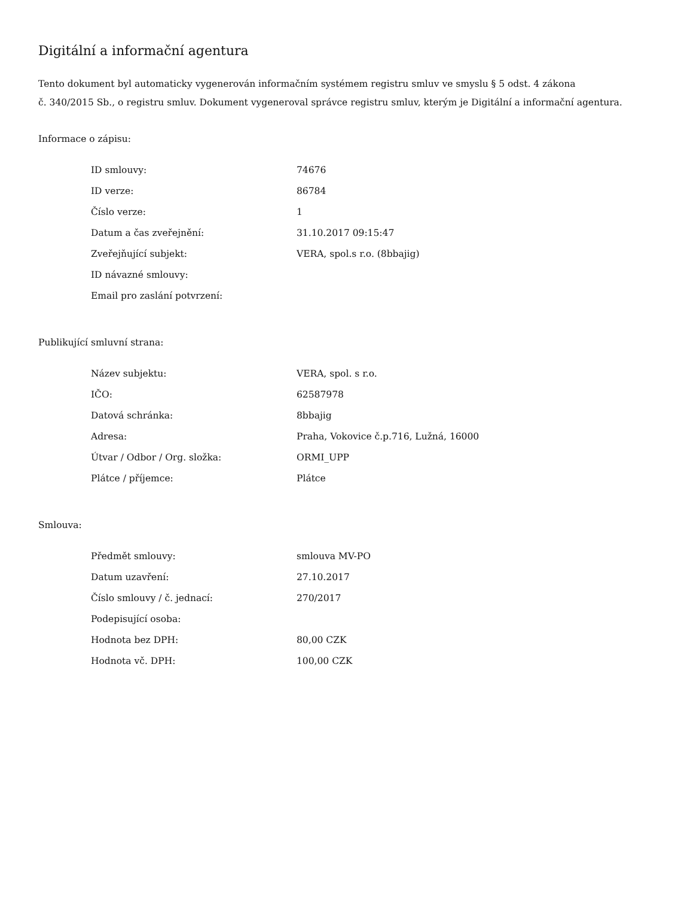Digitální a informační agentura
Tento dokument byl automaticky vygenerován informačním systémem registru smluv ve smyslu § 5 odst. 4 zákona
č. 340/2015 Sb., o registru smluv. Dokument vygeneroval správce registru smluv, kterým je Digitální a informační agentura.
Informace o zápisu:
| ID smlouvy: | 74676 |
| ID verze: | 86784 |
| Číslo verze: | 1 |
| Datum a čas zveřejnění: | 31.10.2017 09:15:47 |
| Zveřejňující subjekt: | VERA, spol.s r.o. (8bbajig) |
| ID návazné smlouvy: | |
| Email pro zaslání potvrzení: | |
Publikující smluvní strana:
| Název subjektu: | VERA, spol. s r.o. |
| IČO: | 62587978 |
| Datová schránka: | 8bbajig |
| Adresa: | Praha, Vokovice č.p.716, Lužná, 16000 |
| Útvar / Odbor / Org. složka: | ORMI_UPP |
| Plátce / příjemce: | Plátce |
Smlouva:
| Předmět smlouvy: | smlouva MV-PO |
| Datum uzavření: | 27.10.2017 |
| Číslo smlouvy / č. jednací: | 270/2017 |
| Podepisující osoba: | |
| Hodnota bez DPH: | 80,00 CZK |
| Hodnota vč. DPH: | 100,00 CZK |